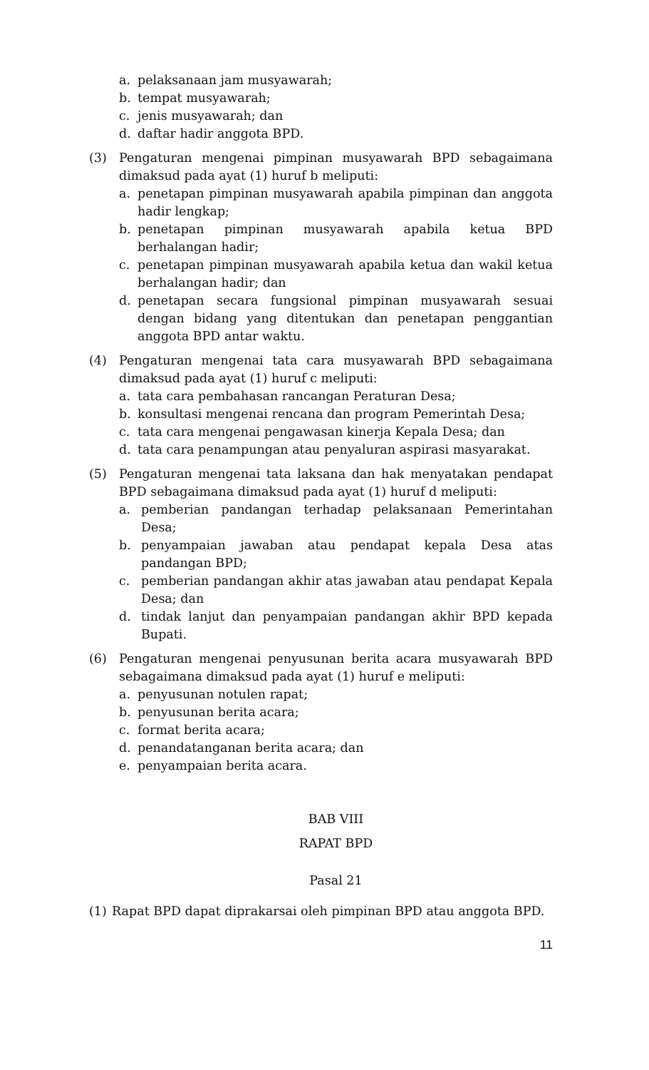a. pelaksanaan jam musyawarah;
b. tempat musyawarah;
c. jenis musyawarah; dan
d. daftar hadir anggota BPD.
(3) Pengaturan mengenai pimpinan musyawarah BPD sebagaimana dimaksud pada ayat (1) huruf b meliputi:
a. penetapan pimpinan musyawarah apabila pimpinan dan anggota hadir lengkap;
b. penetapan pimpinan musyawarah apabila ketua BPD berhalangan hadir;
c. penetapan pimpinan musyawarah apabila ketua dan wakil ketua berhalangan hadir; dan
d. penetapan secara fungsional pimpinan musyawarah sesuai dengan bidang yang ditentukan dan penetapan penggantian anggota BPD antar waktu.
(4) Pengaturan mengenai tata cara musyawarah BPD sebagaimana dimaksud pada ayat (1) huruf c meliputi:
a. tata cara pembahasan rancangan Peraturan Desa;
b. konsultasi mengenai rencana dan program Pemerintah Desa;
c. tata cara mengenai pengawasan kinerja Kepala Desa; dan
d. tata cara penampungan atau penyaluran aspirasi masyarakat.
(5) Pengaturan mengenai tata laksana dan hak menyatakan pendapat BPD sebagaimana dimaksud pada ayat (1) huruf d meliputi:
a. pemberian pandangan terhadap pelaksanaan Pemerintahan Desa;
b. penyampaian jawaban atau pendapat kepala Desa atas pandangan BPD;
c. pemberian pandangan akhir atas jawaban atau pendapat Kepala Desa; dan
d. tindak lanjut dan penyampaian pandangan akhir BPD kepada Bupati.
(6) Pengaturan mengenai penyusunan berita acara musyawarah BPD sebagaimana dimaksud pada ayat (1) huruf e meliputi:
a. penyusunan notulen rapat;
b. penyusunan berita acara;
c. format berita acara;
d. penandatanganan berita acara; dan
e. penyampaian berita acara.
BAB VIII
RAPAT BPD
Pasal 21
(1) Rapat BPD dapat diprakarsai oleh pimpinan BPD atau anggota BPD.
11